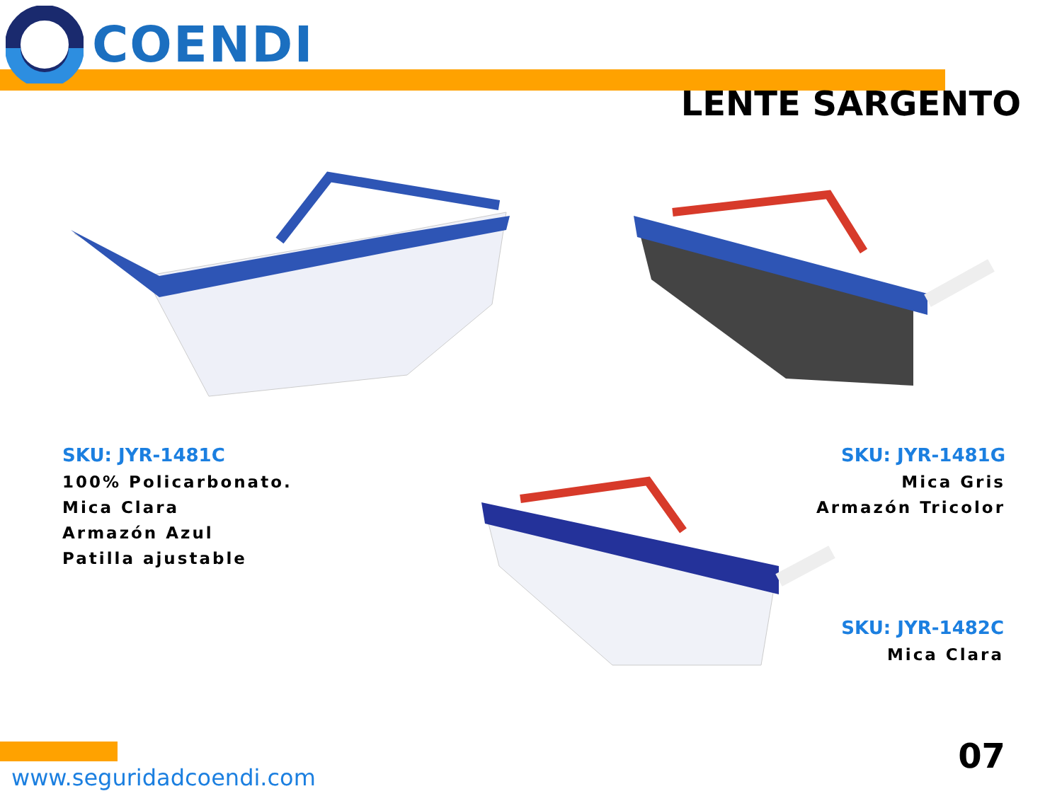COENDI
LENTE SARGENTO
SKU: JYR-1481C
100% Policarbonato.
Mica Clara
Armazón Azul
Patilla ajustable
SKU: JYR-1481G
Mica Gris
Armazón Tricolor
SKU: JYR-1482C
Mica Clara
www.seguridadcoendi.com
07